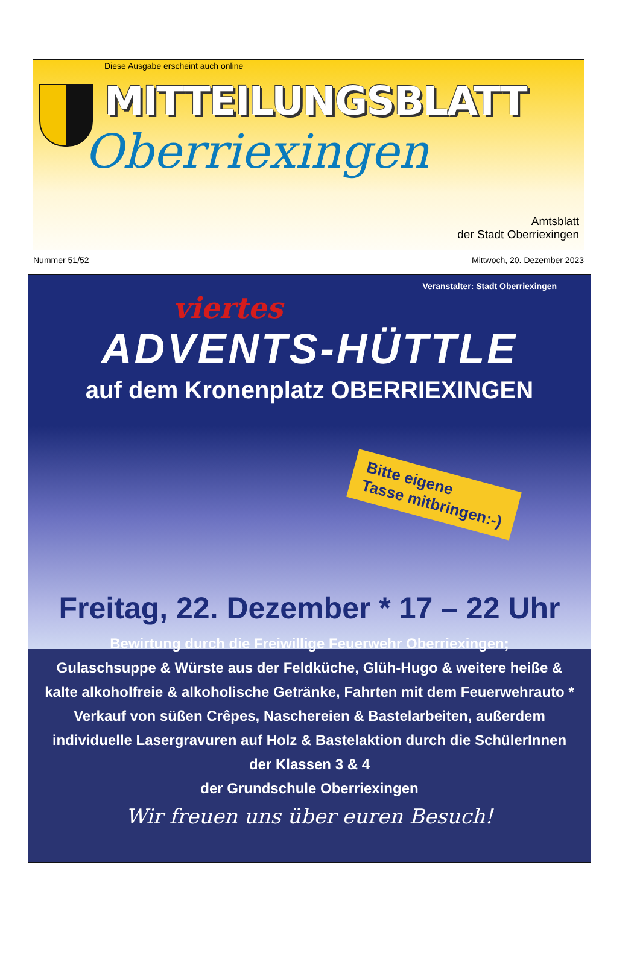Diese Ausgabe erscheint auch online
MITTEILUNGSBLATT
Oberriexingen
Amtsblatt
der Stadt Oberriexingen
Nummer 51/52 Mittwoch, 20. Dezember 2023
Veranstalter: Stadt Oberriexingen
viertes
ADVENTS-HÜTTLE
auf dem Kronenplatz OBERRIEXINGEN
Bitte eigene
Tasse mitbringen:-)
Freitag, 22. Dezember * 17 – 22 Uhr
Bewirtung durch die Freiwillige Feuerwehr Oberriexingen;
Gulaschsuppe & Würste aus der Feldküche, Glüh-Hugo & weitere heiße & kalte alkoholfreie & alkoholische Getränke, Fahrten mit dem Feuerwehrauto * Verkauf von süßen Crêpes, Naschereien & Bastelarbeiten, außerdem individuelle Lasergravuren auf Holz & Bastelaktion durch die SchülerInnen der Klassen 3 & 4
der Grundschule Oberriexingen
Wir freuen uns über euren Besuch!